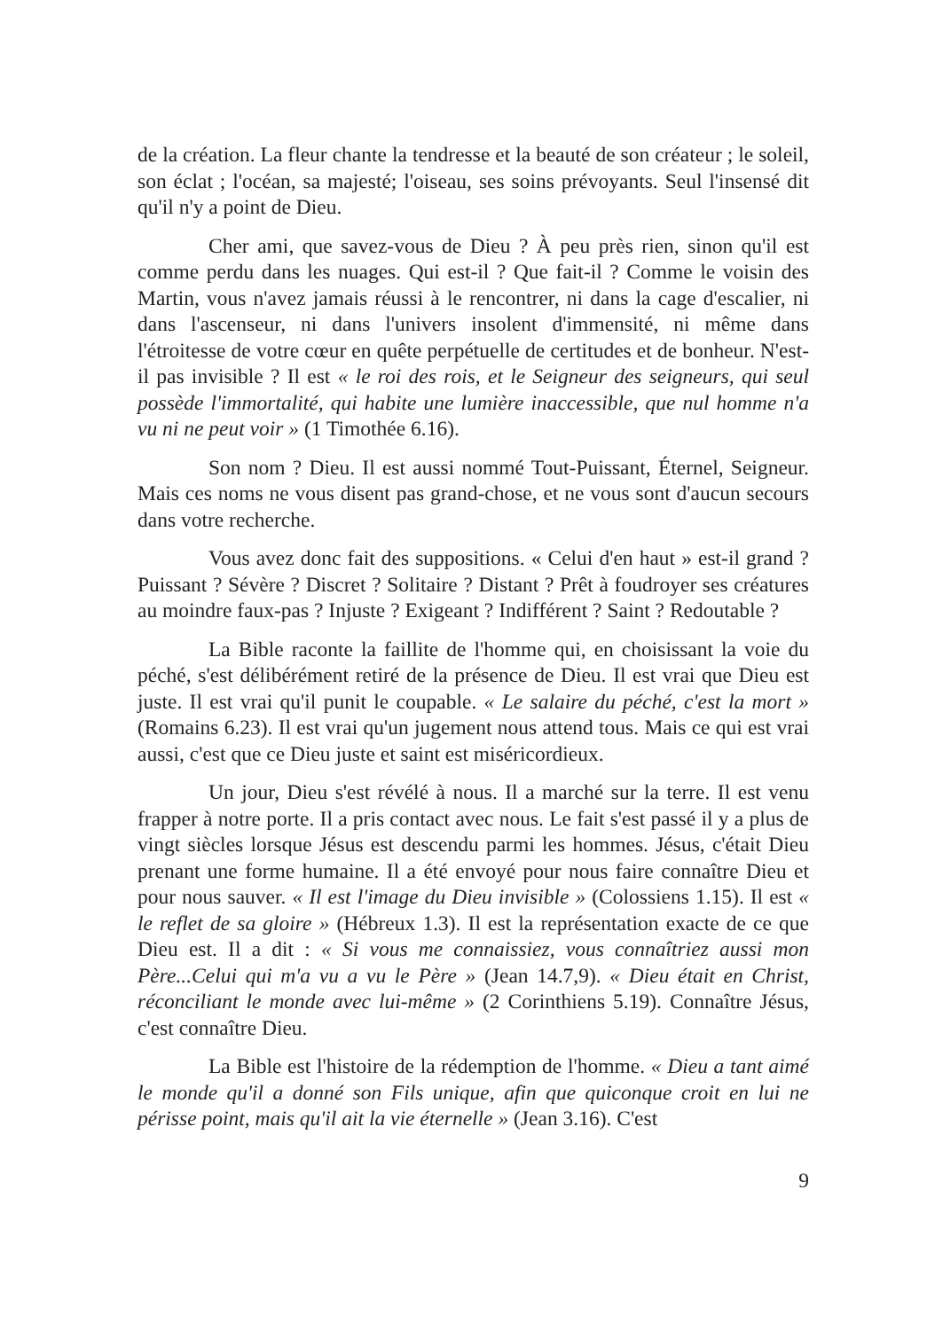de la création. La fleur chante la tendresse et la beauté de son créateur ; le soleil, son éclat ; l'océan, sa majesté; l'oiseau, ses soins prévoyants. Seul l'insensé dit qu'il n'y a point de Dieu.
Cher ami, que savez-vous de Dieu ? À peu près rien, sinon qu'il est comme perdu dans les nuages. Qui est-il ? Que fait-il ? Comme le voisin des Martin, vous n'avez jamais réussi à le rencontrer, ni dans la cage d'escalier, ni dans l'ascenseur, ni dans l'univers insolent d'immensité, ni même dans l'étroitesse de votre cœur en quête perpétuelle de certitudes et de bonheur. N'est-il pas invisible ? Il est « le roi des rois, et le Seigneur des seigneurs, qui seul possède l'immortalité, qui habite une lumière inaccessible, que nul homme n'a vu ni ne peut voir » (1 Timothée 6.16).
Son nom ? Dieu. Il est aussi nommé Tout-Puissant, Éternel, Seigneur. Mais ces noms ne vous disent pas grand-chose, et ne vous sont d'aucun secours dans votre recherche.
Vous avez donc fait des suppositions. « Celui d'en haut » est-il grand ? Puissant ? Sévère ? Discret ? Solitaire ? Distant ? Prêt à foudroyer ses créatures au moindre faux-pas ? Injuste ? Exigeant ? Indifférent ? Saint ? Redoutable ?
La Bible raconte la faillite de l'homme qui, en choisissant la voie du péché, s'est délibérément retiré de la présence de Dieu. Il est vrai que Dieu est juste. Il est vrai qu'il punit le coupable. « Le salaire du péché, c'est la mort » (Romains 6.23). Il est vrai qu'un jugement nous attend tous. Mais ce qui est vrai aussi, c'est que ce Dieu juste et saint est miséricordieux.
Un jour, Dieu s'est révélé à nous. Il a marché sur la terre. Il est venu frapper à notre porte. Il a pris contact avec nous. Le fait s'est passé il y a plus de vingt siècles lorsque Jésus est descendu parmi les hommes. Jésus, c'était Dieu prenant une forme humaine. Il a été envoyé pour nous faire connaître Dieu et pour nous sauver. « Il est l'image du Dieu invisible » (Colossiens 1.15). Il est « le reflet de sa gloire » (Hébreux 1.3). Il est la représentation exacte de ce que Dieu est. Il a dit : « Si vous me connaissiez, vous connaîtriez aussi mon Père...Celui qui m'a vu a vu le Père » (Jean 14.7,9). « Dieu était en Christ, réconciliant le monde avec lui-même » (2 Corinthiens 5.19). Connaître Jésus, c'est connaître Dieu.
La Bible est l'histoire de la rédemption de l'homme. « Dieu a tant aimé le monde qu'il a donné son Fils unique, afin que quiconque croit en lui ne périsse point, mais qu'il ait la vie éternelle » (Jean 3.16). C'est
9